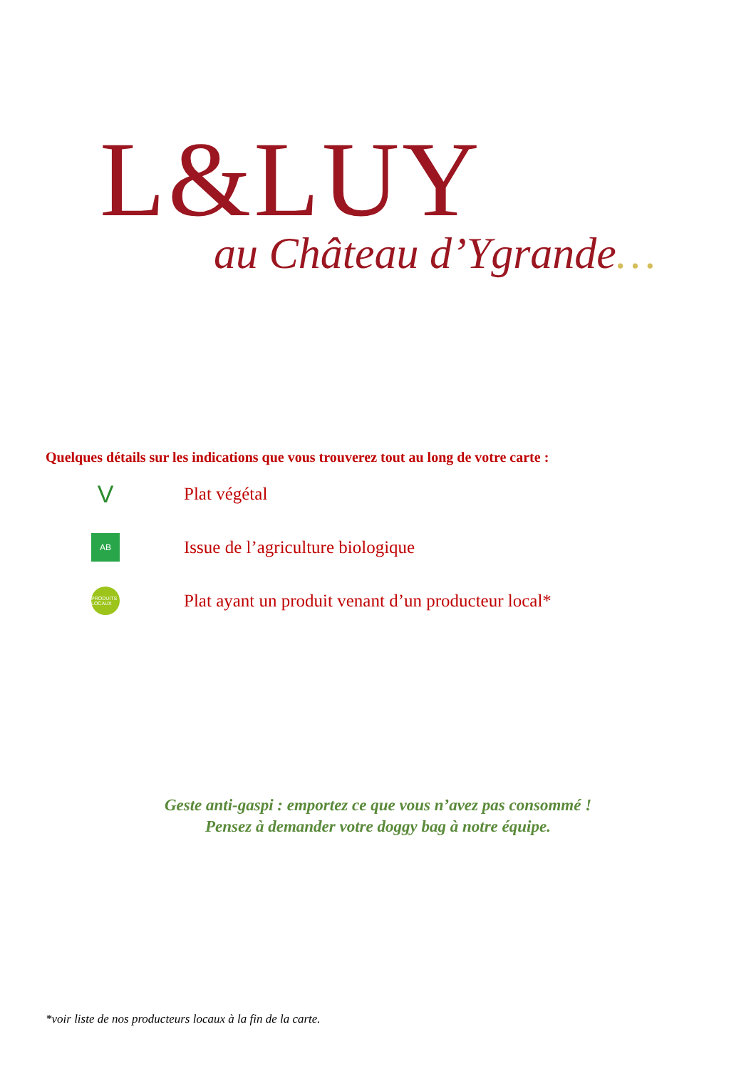L&LUY
au Château d’Ygrande…
Quelques détails sur les indications que vous trouverez tout au long de votre carte :
V
Plat végétal
AB
Issue de l’agriculture biologique
PRODUITS LOCAUX
Plat ayant un produit venant d’un producteur local*
Geste anti-gaspi : emportez ce que vous n’avez pas consommé !
Pensez à demander votre doggy bag à notre équipe.
*voir liste de nos producteurs locaux à la fin de la carte.